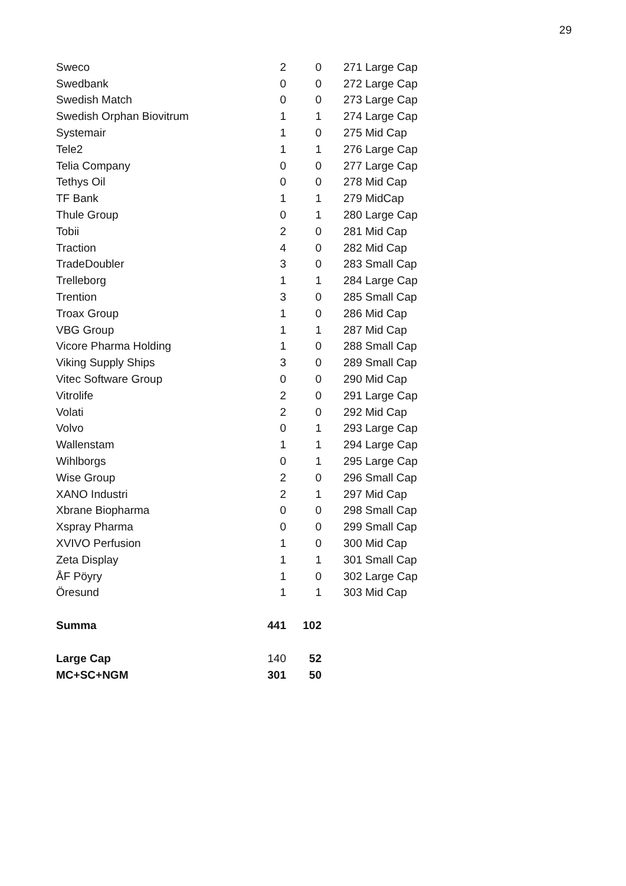29
| Sweco | 2 | 0 | 271 Large Cap |
| Swedbank | 0 | 0 | 272 Large Cap |
| Swedish Match | 0 | 0 | 273 Large Cap |
| Swedish Orphan Biovitrum | 1 | 1 | 274 Large Cap |
| Systemair | 1 | 0 | 275 Mid Cap |
| Tele2 | 1 | 1 | 276 Large Cap |
| Telia Company | 0 | 0 | 277 Large Cap |
| Tethys Oil | 0 | 0 | 278 Mid Cap |
| TF Bank | 1 | 1 | 279 MidCap |
| Thule Group | 0 | 1 | 280 Large Cap |
| Tobii | 2 | 0 | 281 Mid Cap |
| Traction | 4 | 0 | 282 Mid Cap |
| TradeDoubler | 3 | 0 | 283 Small Cap |
| Trelleborg | 1 | 1 | 284 Large Cap |
| Trention | 3 | 0 | 285 Small Cap |
| Troax Group | 1 | 0 | 286 Mid Cap |
| VBG Group | 1 | 1 | 287 Mid Cap |
| Vicore Pharma Holding | 1 | 0 | 288 Small Cap |
| Viking Supply Ships | 3 | 0 | 289 Small Cap |
| Vitec Software Group | 0 | 0 | 290 Mid Cap |
| Vitrolife | 2 | 0 | 291 Large Cap |
| Volati | 2 | 0 | 292 Mid Cap |
| Volvo | 0 | 1 | 293 Large Cap |
| Wallenstam | 1 | 1 | 294 Large Cap |
| Wihlborgs | 0 | 1 | 295 Large Cap |
| Wise Group | 2 | 0 | 296 Small Cap |
| XANO Industri | 2 | 1 | 297 Mid Cap |
| Xbrane Biopharma | 0 | 0 | 298 Small Cap |
| Xspray Pharma | 0 | 0 | 299 Small Cap |
| XVIVO Perfusion | 1 | 0 | 300 Mid Cap |
| Zeta Display | 1 | 1 | 301 Small Cap |
| ÅF Pöyry | 1 | 0 | 302 Large Cap |
| Öresund | 1 | 1 | 303 Mid Cap |
| Summa | 441 | 102 | |
| Large Cap | 140 | 52 | |
| MC+SC+NGM | 301 | 50 | |